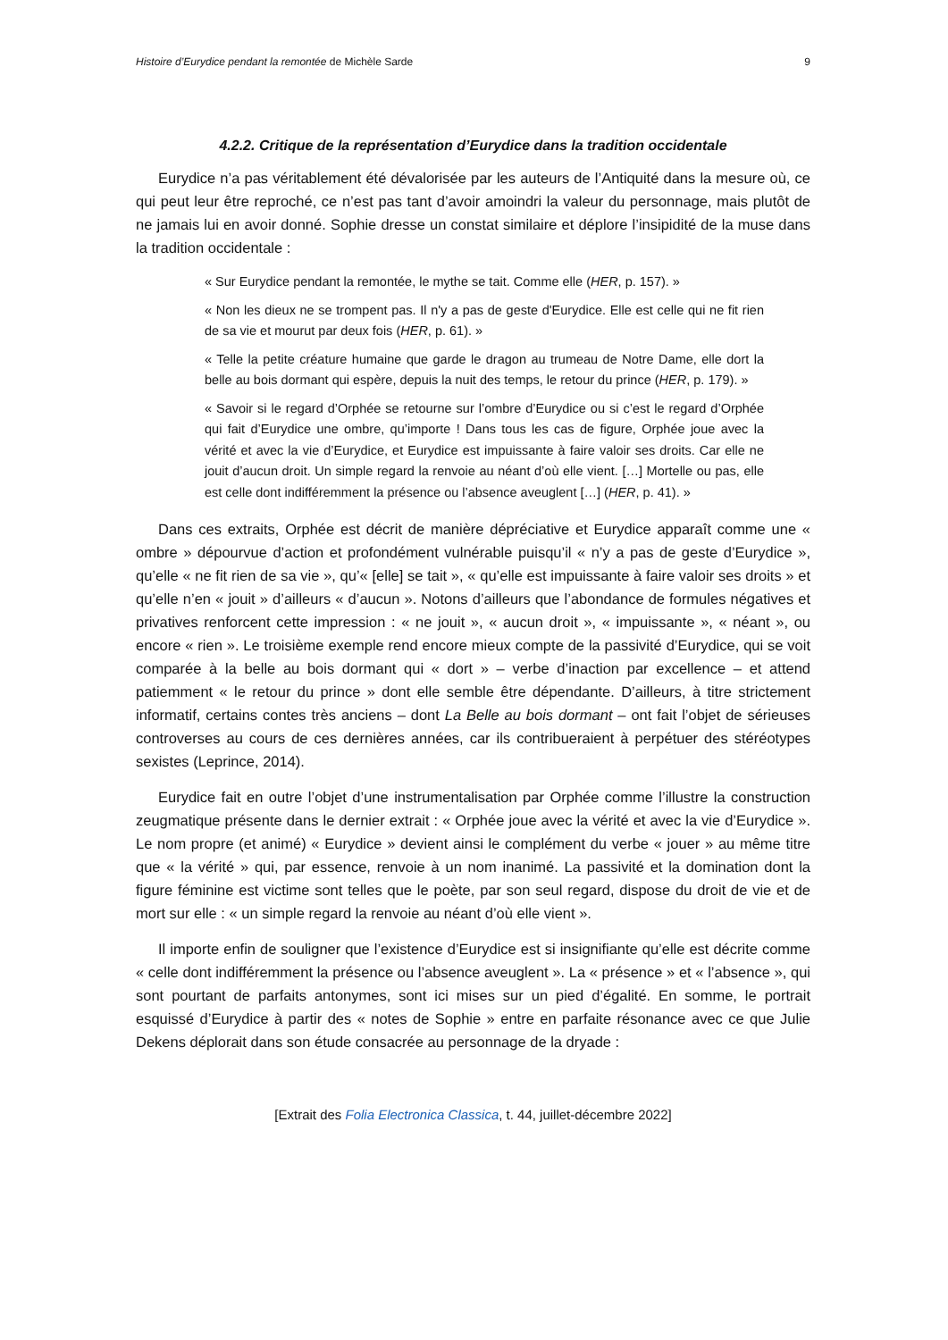Histoire d’Eurydice pendant la remontée de Michèle Sarde 9
4.2.2. Critique de la représentation d’Eurydice dans la tradition occidentale
Eurydice n’a pas véritablement été dévalorisée par les auteurs de l’Antiquité dans la mesure où, ce qui peut leur être reproché, ce n’est pas tant d’avoir amoindri la valeur du personnage, mais plutôt de ne jamais lui en avoir donné. Sophie dresse un constat similaire et déplore l’insipidité de la muse dans la tradition occidentale :
« Sur Eurydice pendant la remontée, le mythe se tait. Comme elle (HER, p. 157). »
« Non les dieux ne se trompent pas. Il n'y a pas de geste d'Eurydice. Elle est celle qui ne fit rien de sa vie et mourut par deux fois (HER, p. 61). »
« Telle la petite créature humaine que garde le dragon au trumeau de Notre Dame, elle dort la belle au bois dormant qui espère, depuis la nuit des temps, le retour du prince (HER, p. 179). »
« Savoir si le regard d’Orphée se retourne sur l’ombre d’Eurydice ou si c’est le regard d’Orphée qui fait d’Eurydice une ombre, qu’importe ! Dans tous les cas de figure, Orphée joue avec la vérité et avec la vie d’Eurydice, et Eurydice est impuissante à faire valoir ses droits. Car elle ne jouit d’aucun droit. Un simple regard la renvoie au néant d’où elle vient. […] Mortelle ou pas, elle est celle dont indifféremment la présence ou l’absence aveuglent […] (HER, p. 41). »
Dans ces extraits, Orphée est décrit de manière dépréciative et Eurydice apparaît comme une « ombre » dépourvue d’action et profondément vulnérable puisqu’il « n’y a pas de geste d’Eurydice », qu’elle « ne fit rien de sa vie », qu’« [elle] se tait », « qu’elle est impuissante à faire valoir ses droits » et qu’elle n’en « jouit » d’ailleurs « d’aucun ». Notons d’ailleurs que l’abondance de formules négatives et privatives renforcent cette impression : « ne jouit », « aucun droit », « impuissante », « néant », ou encore « rien ». Le troisième exemple rend encore mieux compte de la passivité d’Eurydice, qui se voit comparée à la belle au bois dormant qui « dort » – verbe d’inaction par excellence – et attend patiemment « le retour du prince » dont elle semble être dépendante. D’ailleurs, à titre strictement informatif, certains contes très anciens – dont La Belle au bois dormant – ont fait l’objet de sérieuses controverses au cours de ces dernières années, car ils contribueraient à perpétuer des stéréotypes sexistes (Leprince, 2014).
Eurydice fait en outre l’objet d’une instrumentalisation par Orphée comme l’illustre la construction zeugmatique présente dans le dernier extrait : « Orphée joue avec la vérité et avec la vie d’Eurydice ». Le nom propre (et animé) « Eurydice » devient ainsi le complément du verbe « jouer » au même titre que « la vérité » qui, par essence, renvoie à un nom inanimé. La passivité et la domination dont la figure féminine est victime sont telles que le poète, par son seul regard, dispose du droit de vie et de mort sur elle : « un simple regard la renvoie au néant d’où elle vient ».
Il importe enfin de souligner que l’existence d’Eurydice est si insignifiante qu’elle est décrite comme « celle dont indifféremment la présence ou l’absence aveuglent ». La « présence » et « l’absence », qui sont pourtant de parfaits antonymes, sont ici mises sur un pied d’égalité. En somme, le portrait esquissé d’Eurydice à partir des « notes de Sophie » entre en parfaite résonance avec ce que Julie Dekens déplorait dans son étude consacrée au personnage de la dryade :
[Extrait des Folia Electronica Classica, t. 44, juillet-décembre 2022]